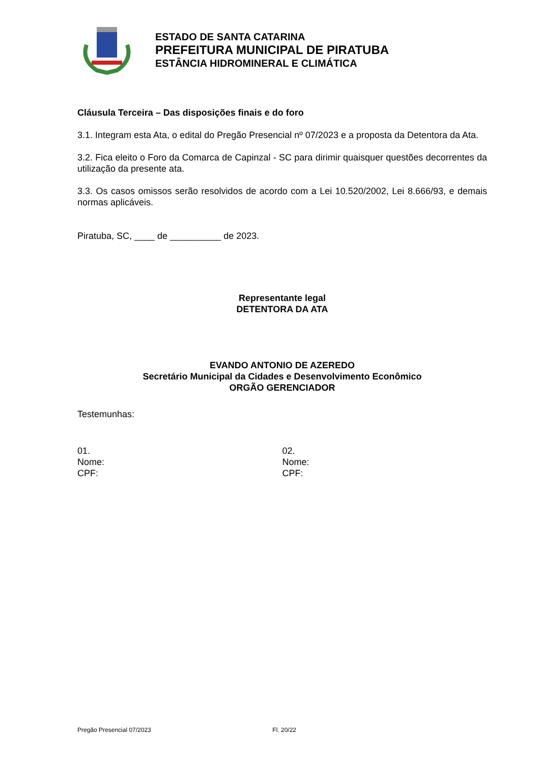ESTADO DE SANTA CATARINA
PREFEITURA MUNICIPAL DE PIRATUBA
ESTÂNCIA HIDROMINERAL E CLIMÁTICA
Cláusula Terceira – Das disposições finais e do foro
3.1. Integram esta Ata, o edital do Pregão Presencial nº 07/2023 e a proposta da Detentora da Ata.
3.2. Fica eleito o Foro da Comarca de Capinzal - SC para dirimir quaisquer questões decorrentes da utilização da presente ata.
3.3. Os casos omissos serão resolvidos de acordo com a Lei 10.520/2002, Lei 8.666/93, e demais normas aplicáveis.
Piratuba, SC, ____ de __________ de 2023.
Representante legal
DETENTORA DA ATA
EVANDO ANTONIO DE AZEREDO
Secretário Municipal da Cidades e Desenvolvimento Econômico
ORGÃO GERENCIADOR
Testemunhas:
01.
Nome:
CPF:
02.
Nome:
CPF:
Pregão Presencial 07/2023 Fl. 20/22